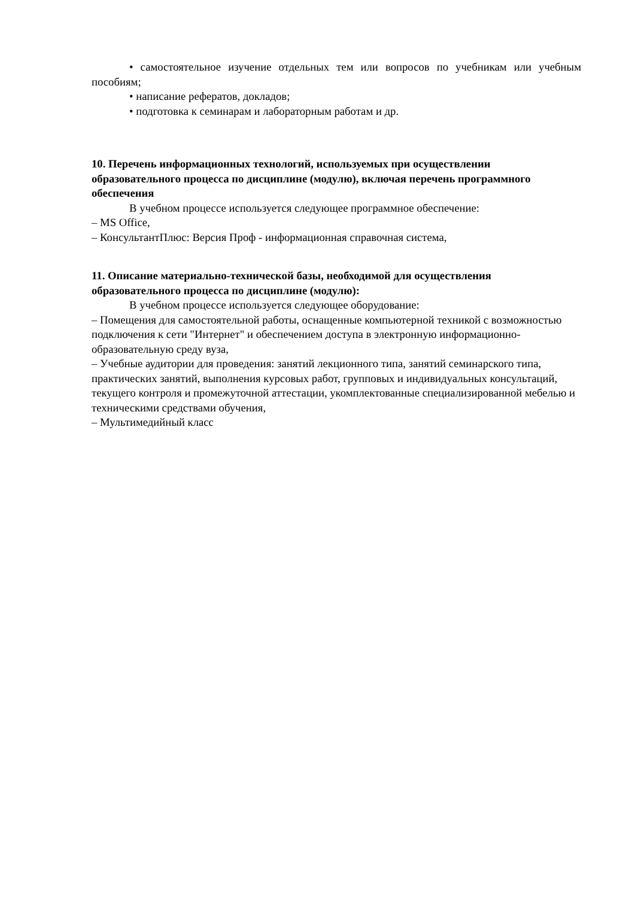• самостоятельное изучение отдельных тем или вопросов по учебникам или учебным пособиям;
• написание рефератов, докладов;
• подготовка к семинарам и лабораторным работам и др.
10. Перечень информационных технологий, используемых при осуществлении образовательного процесса по дисциплине (модулю), включая перечень программного обеспечения
В учебном процессе используется следующее программное обеспечение:
– MS Office,
– КонсультантПлюс: Версия Проф - информационная справочная система,
11. Описание материально-технической базы, необходимой для осуществления образовательного процесса по дисциплине (модулю):
В учебном процессе используется следующее оборудование:
– Помещения для самостоятельной работы, оснащенные компьютерной техникой с возможностью подключения к сети "Интернет" и обеспечением доступа в электронную информационно-образовательную среду вуза,
– Учебные аудитории для проведения: занятий лекционного типа, занятий семинарского типа, практических занятий, выполнения курсовых работ, групповых и индивидуальных консультаций, текущего контроля и промежуточной аттестации, укомплектованные специализированной мебелью и техническими средствами обучения,
– Мультимедийный класс